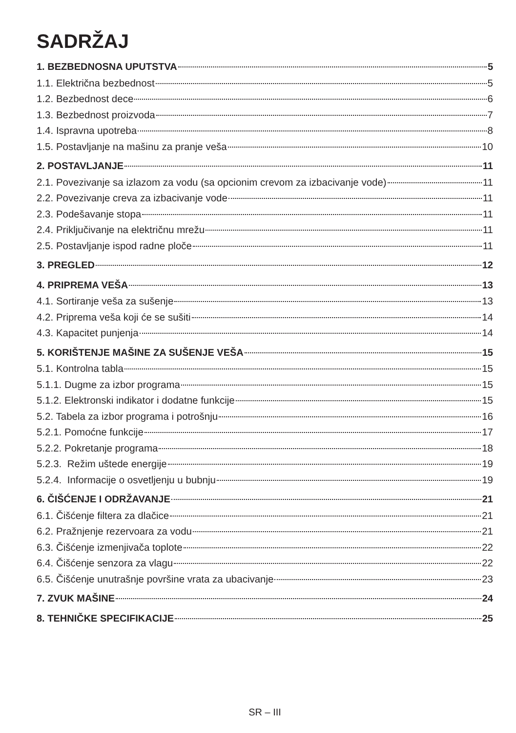SADRŽAJ
1. BEZBEDNOSNA UPUTSTVA 5
1.1. Električna bezbednost 5
1.2. Bezbednost dece 6
1.3. Bezbednost proizvoda 7
1.4. Ispravna upotreba 8
1.5. Postavljanje na mašinu za pranje veša 10
2. POSTAVLJANJE 11
2.1. Povezivanje sa izlazom za vodu (sa opcionim crevom za izbacivanje vode) 11
2.2. Povezivanje creva za izbacivanje vode 11
2.3. Podešavanje stopa 11
2.4. Priključivanje na električnu mrežu 11
2.5. Postavljanje ispod radne ploče 11
3. PREGLED 12
4. PRIPREMA VEŠA 13
4.1. Sortiranje veša za sušenje 13
4.2. Priprema veša koji će se sušiti 14
4.3. Kapacitet punjenja 14
5. KORIŠTENJE MAŠINE ZA SUŠENJE VEŠA 15
5.1. Kontrolna tabla 15
5.1.1. Dugme za izbor programa 15
5.1.2. Elektronski indikator i dodatne funkcije 15
5.2. Tabela za izbor programa i potrošnju 16
5.2.1. Pomoćne funkcije 17
5.2.2. Pokretanje programa 18
5.2.3. Režim uštede energije 19
5.2.4. Informacije o osvetljenju u bubnju 19
6. ČIŠĆENJE I ODRŽAVANJE 21
6.1. Čišćenje filtera za dlačice 21
6.2. Pražnjenje rezervoara za vodu 21
6.3. Čišćenje izmenjivača toplote 22
6.4. Čišćenje senzora za vlagu 22
6.5. Čišćenje unutrašnje površine vrata za ubacivanje 23
7. ZVUK MAŠINE 24
8. TEHNIČKE SPECIFIKACIJE 25
SR – III